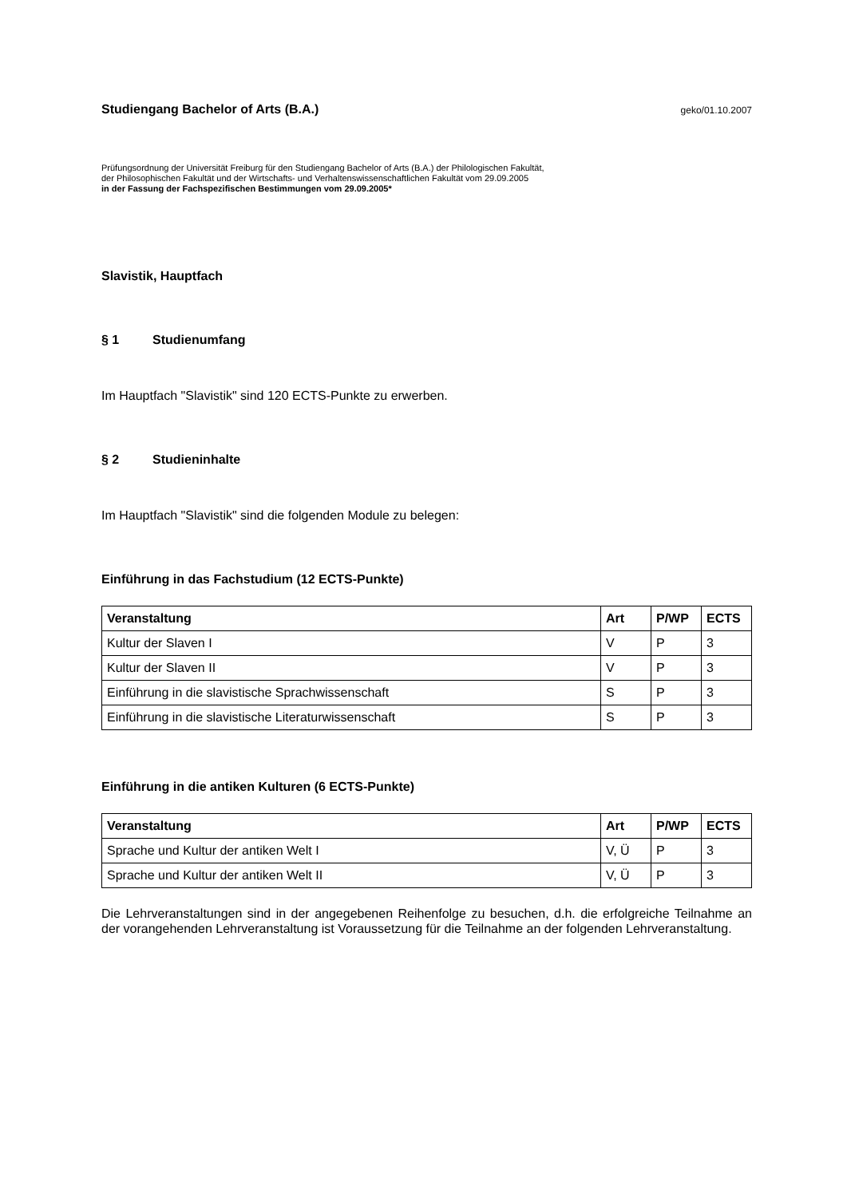Studiengang Bachelor of Arts (B.A.)
geko/01.10.2007
Prüfungsordnung der Universität Freiburg für den Studiengang Bachelor of Arts (B.A.) der Philologischen Fakultät,
der Philosophischen Fakultät und der Wirtschafts- und Verhaltenswissenschaftlichen Fakultät vom 29.09.2005
in der Fassung der Fachspezifischen Bestimmungen vom 29.09.2005*
Slavistik, Hauptfach
§ 1 Studienumfang
Im Hauptfach "Slavistik" sind 120 ECTS-Punkte zu erwerben.
§ 2 Studieninhalte
Im Hauptfach "Slavistik" sind die folgenden Module zu belegen:
Einführung in das Fachstudium (12 ECTS-Punkte)
| Veranstaltung | Art | P/WP | ECTS |
| --- | --- | --- | --- |
| Kultur der Slaven I | V | P | 3 |
| Kultur der Slaven II | V | P | 3 |
| Einführung in die slavistische Sprachwissenschaft | S | P | 3 |
| Einführung in die slavistische Literaturwissenschaft | S | P | 3 |
Einführung in die antiken Kulturen (6 ECTS-Punkte)
| Veranstaltung | Art | P/WP | ECTS |
| --- | --- | --- | --- |
| Sprache und Kultur der antiken Welt I | V, Ü | P | 3 |
| Sprache und Kultur der antiken Welt II | V, Ü | P | 3 |
Die Lehrveranstaltungen sind in der angegebenen Reihenfolge zu besuchen, d.h. die erfolgreiche Teilnahme an der vorangehenden Lehrveranstaltung ist Voraussetzung für die Teilnahme an der folgenden Lehrveranstaltung.